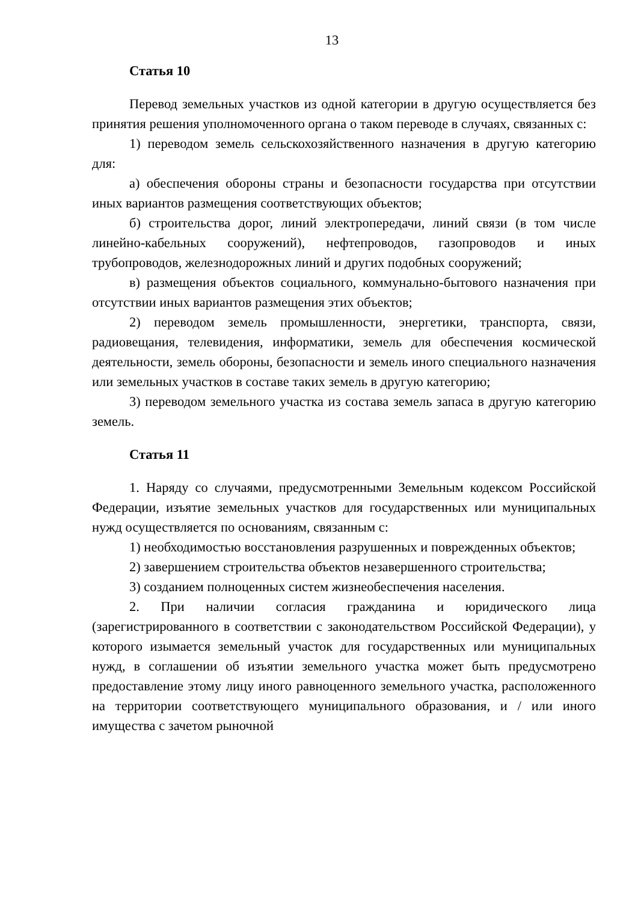13
Статья 10
Перевод земельных участков из одной категории в другую осуществляется без принятия решения уполномоченного органа о таком переводе в случаях, связанных с:
1) переводом земель сельскохозяйственного назначения в другую категорию для:
а) обеспечения обороны страны и безопасности государства при отсутствии иных вариантов размещения соответствующих объектов;
б) строительства дорог, линий электропередачи, линий связи (в том числе линейно-кабельных сооружений), нефтепроводов, газопроводов и иных трубопроводов, железнодорожных линий и других подобных сооружений;
в) размещения объектов социального, коммунально-бытового назначения при отсутствии иных вариантов размещения этих объектов;
2) переводом земель промышленности, энергетики, транспорта, связи, радиовещания, телевидения, информатики, земель для обеспечения космической деятельности, земель обороны, безопасности и земель иного специального назначения или земельных участков в составе таких земель в другую категорию;
3) переводом земельного участка из состава земель запаса в другую категорию земель.
Статья 11
1. Наряду со случаями, предусмотренными Земельным кодексом Российской Федерации, изъятие земельных участков для государственных или муниципальных нужд осуществляется по основаниям, связанным с:
1) необходимостью восстановления разрушенных и поврежденных объектов;
2) завершением строительства объектов незавершенного строительства;
3) созданием полноценных систем жизнеобеспечения населения.
2. При наличии согласия гражданина и юридического лица (зарегистрированного в соответствии с законодательством Российской Федерации), у которого изымается земельный участок для государственных или муниципальных нужд, в соглашении об изъятии земельного участка может быть предусмотрено предоставление этому лицу иного равноценного земельного участка, расположенного на территории соответствующего муниципального образования, и / или иного имущества с зачетом рыночной